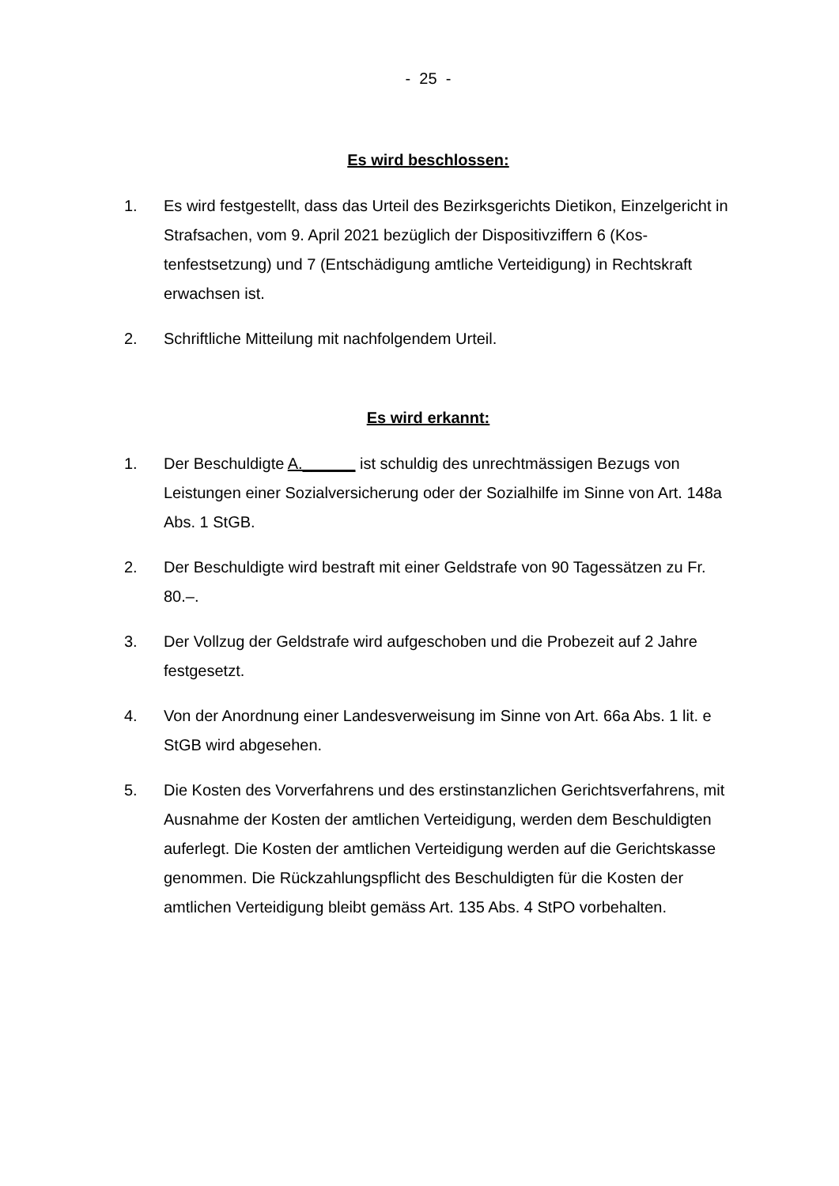- 25 -
Es wird beschlossen:
1. Es wird festgestellt, dass das Urteil des Bezirksgerichts Dietikon, Einzelge­richt in Strafsachen, vom 9. April 2021 bezüglich der Dispositivziffern 6 (Kos­tenfestsetzung) und 7 (Entschädigung amtliche Verteidigung) in Rechtskraft erwachsen ist.
2. Schriftliche Mitteilung mit nachfolgendem Urteil.
Es wird erkannt:
1. Der Beschuldigte A.______ ist schuldig des unrechtmässigen Bezugs von Leistungen einer Sozialversicherung oder der Sozialhilfe im Sinne von Art. 148a Abs. 1 StGB.
2. Der Beschuldigte wird bestraft mit einer Geldstrafe von 90 Tagessätzen zu Fr. 80.–.
3. Der Vollzug der Geldstrafe wird aufgeschoben und die Probezeit auf 2 Jahre festgesetzt.
4. Von der Anordnung einer Landesverweisung im Sinne von Art. 66a Abs. 1 lit. e StGB wird abgesehen.
5. Die Kosten des Vorverfahrens und des erstinstanzlichen Gerichtsverfahrens, mit Ausnahme der Kosten der amtlichen Verteidigung, werden dem Be­schuldigten auferlegt. Die Kosten der amtlichen Verteidigung werden auf die Gerichtskasse genommen. Die Rückzahlungspflicht des Beschuldigten für die Kosten der amtlichen Verteidigung bleibt gemäss Art. 135 Abs. 4 StPO vorbehalten.